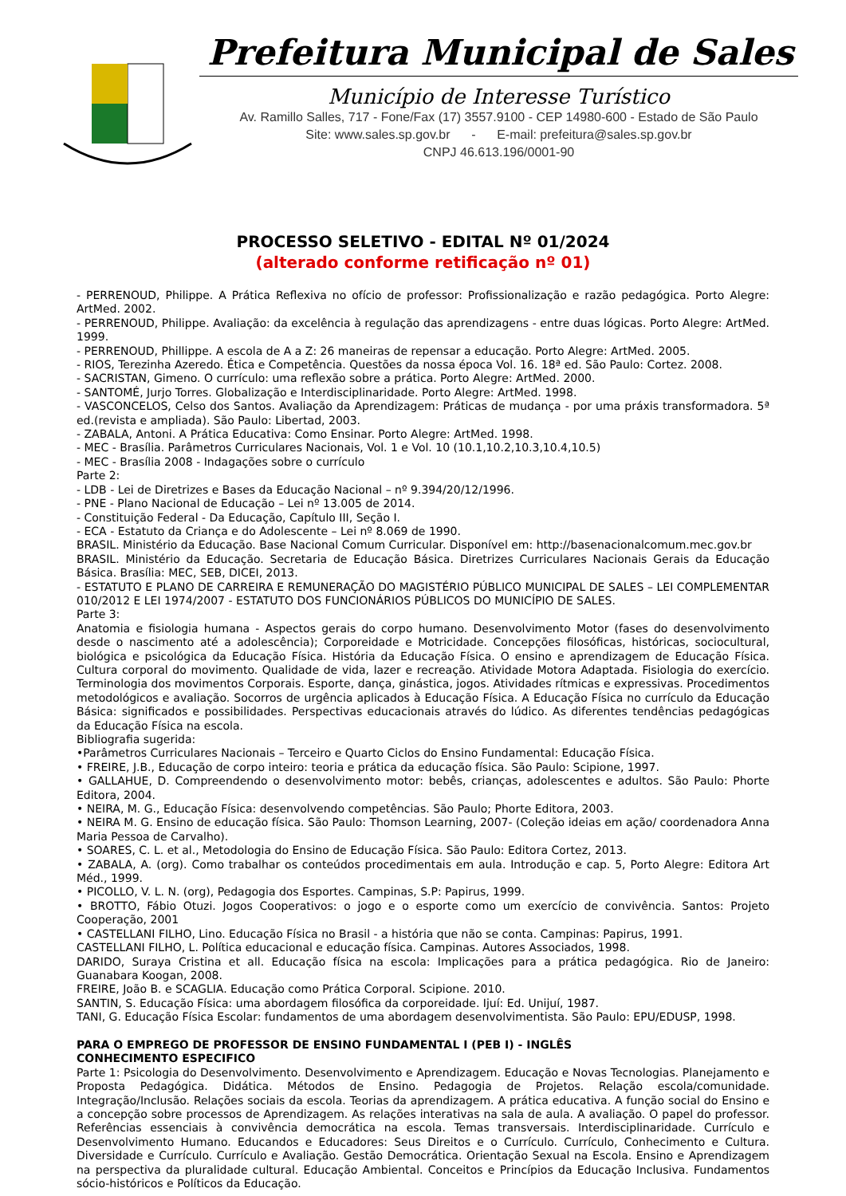Prefeitura Municipal de Sales
Município de Interesse Turístico
Av. Ramillo Salles, 717 - Fone/Fax (17) 3557.9100 - CEP 14980-600 - Estado de São Paulo
Site: www.sales.sp.gov.br - E-mail: prefeitura@sales.sp.gov.br
CNPJ 46.613.196/0001-90
PROCESSO SELETIVO - EDITAL Nº 01/2024
(alterado conforme retificação nº 01)
- PERRENOUD, Philippe. A Prática Reflexiva no ofício de professor: Profissionalização e razão pedagógica. Porto Alegre: ArtMed. 2002.
- PERRENOUD, Philippe. Avaliação: da excelência à regulação das aprendizagens - entre duas lógicas. Porto Alegre: ArtMed. 1999.
- PERRENOUD, Phillippe. A escola de A a Z: 26 maneiras de repensar a educação. Porto Alegre: ArtMed. 2005.
- RIOS, Terezinha Azeredo. Ética e Competência. Questões da nossa época Vol. 16. 18ª ed. São Paulo: Cortez. 2008.
- SACRISTAN, Gimeno. O currículo: uma reflexão sobre a prática. Porto Alegre: ArtMed. 2000.
- SANTOMÉ, Jurjo Torres. Globalização e Interdisciplinaridade. Porto Alegre: ArtMed. 1998.
- VASCONCELOS, Celso dos Santos. Avaliação da Aprendizagem: Práticas de mudança - por uma práxis transformadora. 5ª ed.(revista e ampliada). São Paulo: Libertad, 2003.
- ZABALA, Antoni. A Prática Educativa: Como Ensinar. Porto Alegre: ArtMed. 1998.
- MEC - Brasília. Parâmetros Curriculares Nacionais, Vol. 1 e Vol. 10 (10.1,10.2,10.3,10.4,10.5)
- MEC - Brasília 2008 - Indagações sobre o currículo
Parte 2:
- LDB - Lei de Diretrizes e Bases da Educação Nacional – nº 9.394/20/12/1996.
- PNE - Plano Nacional de Educação – Lei nº 13.005 de 2014.
- Constituição Federal - Da Educação, Capítulo III, Seção I.
- ECA - Estatuto da Criança e do Adolescente – Lei nº 8.069 de 1990.
BRASIL. Ministério da Educação. Base Nacional Comum Curricular. Disponível em: http://basenacionalcomum.mec.gov.br
BRASIL. Ministério da Educação. Secretaria de Educação Básica. Diretrizes Curriculares Nacionais Gerais da Educação Básica. Brasília: MEC, SEB, DICEI, 2013.
- ESTATUTO E PLANO DE CARREIRA E REMUNERAÇÃO DO MAGISTÉRIO PÚBLICO MUNICIPAL DE SALES – LEI COMPLEMENTAR 010/2012 E LEI 1974/2007 - ESTATUTO DOS FUNCIONÁRIOS PÚBLICOS DO MUNICÍPIO DE SALES.
Parte 3:
Anatomia e fisiologia humana - Aspectos gerais do corpo humano. Desenvolvimento Motor (fases do desenvolvimento desde o nascimento até a adolescência); Corporeidade e Motricidade. Concepções filosóficas, históricas, sociocultural, biológica e psicológica da Educação Física. História da Educação Física. O ensino e aprendizagem de Educação Física. Cultura corporal do movimento. Qualidade de vida, lazer e recreação. Atividade Motora Adaptada. Fisiologia do exercício. Terminologia dos movimentos Corporais. Esporte, dança, ginástica, jogos. Atividades rítmicas e expressivas. Procedimentos metodológicos e avaliação. Socorros de urgência aplicados à Educação Física. A Educação Física no currículo da Educação Básica: significados e possibilidades. Perspectivas educacionais através do lúdico. As diferentes tendências pedagógicas da Educação Física na escola.
Bibliografia sugerida:
•Parâmetros Curriculares Nacionais – Terceiro e Quarto Ciclos do Ensino Fundamental: Educação Física.
• FREIRE, J.B., Educação de corpo inteiro: teoria e prática da educação física. São Paulo: Scipione, 1997.
• GALLAHUE, D. Compreendendo o desenvolvimento motor: bebês, crianças, adolescentes e adultos. São Paulo: Phorte Editora, 2004.
• NEIRA, M. G., Educação Física: desenvolvendo competências. São Paulo; Phorte Editora, 2003.
• NEIRA M. G. Ensino de educação física. São Paulo: Thomson Learning, 2007- (Coleção ideias em ação/ coordenadora Anna Maria Pessoa de Carvalho).
• SOARES, C. L. et al., Metodologia do Ensino de Educação Física. São Paulo: Editora Cortez, 2013.
• ZABALA, A. (org). Como trabalhar os conteúdos procedimentais em aula. Introdução e cap. 5, Porto Alegre: Editora Art Méd., 1999.
• PICOLLO, V. L. N. (org), Pedagogia dos Esportes. Campinas, S.P: Papirus, 1999.
• BROTTO, Fábio Otuzi. Jogos Cooperativos: o jogo e o esporte como um exercício de convivência. Santos: Projeto Cooperação, 2001
• CASTELLANI FILHO, Lino. Educação Física no Brasil - a história que não se conta. Campinas: Papirus, 1991.
CASTELLANI FILHO, L. Política educacional e educação física. Campinas. Autores Associados, 1998.
DARIDO, Suraya Cristina et all. Educação física na escola: Implicações para a prática pedagógica. Rio de Janeiro: Guanabara Koogan, 2008.
FREIRE, João B. e SCAGLIA. Educação como Prática Corporal. Scipione. 2010.
SANTIN, S. Educação Física: uma abordagem filosófica da corporeidade. Ijuí: Ed. Unijuí, 1987.
TANI, G. Educação Física Escolar: fundamentos de uma abordagem desenvolvimentista. São Paulo: EPU/EDUSP, 1998.
PARA O EMPREGO DE PROFESSOR DE ENSINO FUNDAMENTAL I (PEB I) - INGLÊS
CONHECIMENTO ESPECIFICO
Parte 1: Psicologia do Desenvolvimento. Desenvolvimento e Aprendizagem. Educação e Novas Tecnologias. Planejamento e Proposta Pedagógica. Didática. Métodos de Ensino. Pedagogia de Projetos. Relação escola/comunidade. Integração/Inclusão. Relações sociais da escola. Teorias da aprendizagem. A prática educativa. A função social do Ensino e a concepção sobre processos de Aprendizagem. As relações interativas na sala de aula. A avaliação. O papel do professor. Referências essenciais à convivência democrática na escola. Temas transversais. Interdisciplinaridade. Currículo e Desenvolvimento Humano. Educandos e Educadores: Seus Direitos e o Currículo. Currículo, Conhecimento e Cultura. Diversidade e Currículo. Currículo e Avaliação. Gestão Democrática. Orientação Sexual na Escola. Ensino e Aprendizagem na perspectiva da pluralidade cultural. Educação Ambiental. Conceitos e Princípios da Educação Inclusiva. Fundamentos sócio-históricos e Políticos da Educação.